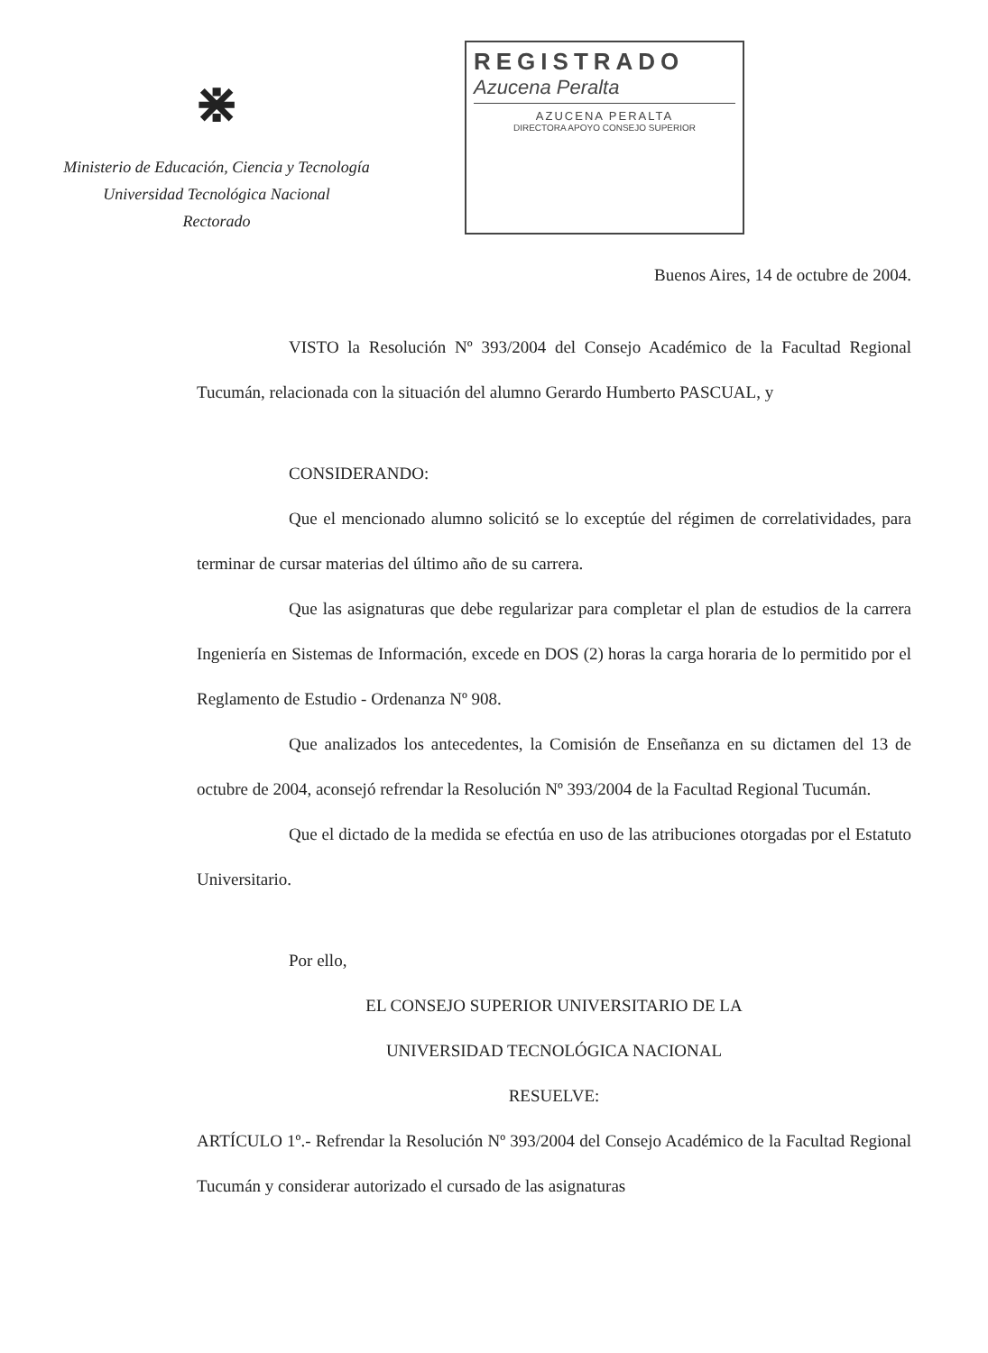⋇
Ministerio de Educación, Ciencia y Tecnología
Universidad Tecnológica Nacional
Rectorado
REGISTRADO
Azucena Peralta
AZUCENA PERALTA
DIRECTORA APOYO CONSEJO SUPERIOR
Buenos Aires, 14 de octubre de 2004.
VISTO la Resolución Nº 393/2004 del Consejo Académico de la Facultad Regional Tucumán, relacionada con la situación del alumno Gerardo Humberto PASCUAL, y
CONSIDERANDO:
Que el mencionado alumno solicitó se lo exceptúe del régimen de correlatividades, para terminar de cursar materias del último año de su carrera.
Que las asignaturas que debe regularizar para completar el plan de estudios de la carrera Ingeniería en Sistemas de Información, excede en DOS (2) horas la carga horaria de lo permitido por el Reglamento de Estudio - Ordenanza Nº 908.
Que analizados los antecedentes, la Comisión de Enseñanza en su dictamen del 13 de octubre de 2004, aconsejó refrendar la Resolución Nº 393/2004 de la Facultad Regional Tucumán.
Que el dictado de la medida se efectúa en uso de las atribuciones otorgadas por el Estatuto Universitario.
Por ello,
EL CONSEJO SUPERIOR UNIVERSITARIO DE LA
UNIVERSIDAD TECNOLÓGICA NACIONAL
RESUELVE:
ARTÍCULO 1º.- Refrendar la Resolución Nº 393/2004 del Consejo Académico de la Facultad Regional Tucumán y considerar autorizado el cursado de las asignaturas